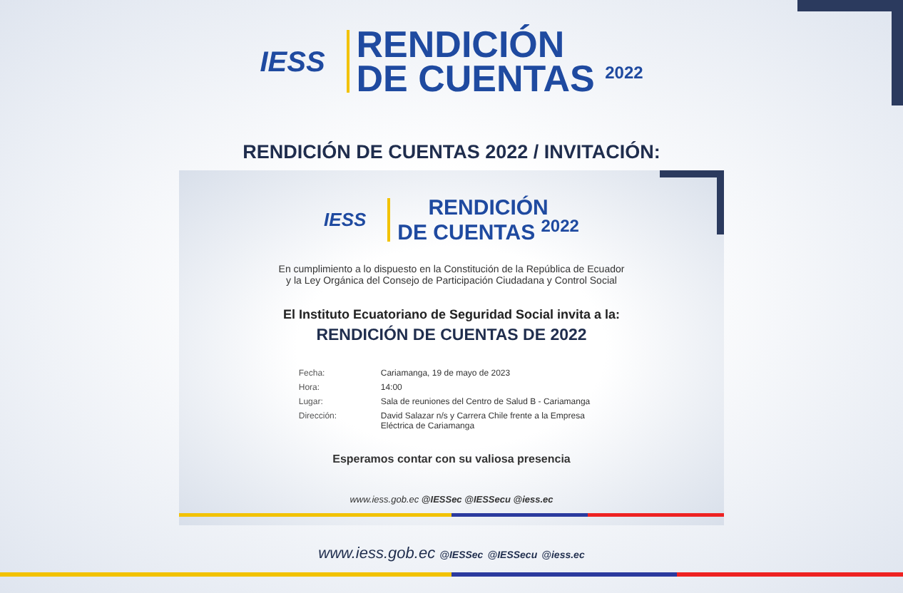IESS
RENDICIÓN
DE CUENTAS <sup>2022</sup>
RENDICIÓN DE CUENTAS 2022 / INVITACIÓN:
IESS
RENDICIÓN
DE CUENTAS <sup>2022</sup>
En cumplimiento a lo dispuesto en la Constitución de la República de Ecuador
y la Ley Orgánica del Consejo de Participación Ciudadana y Control Social
El Instituto Ecuatoriano de Seguridad Social invita a la:
RENDICIÓN DE CUENTAS DE 2022
| Fecha: | Cariamanga, 19 de mayo de 2023 |
| Hora: | 14:00 |
| Lugar: | Sala de reuniones del Centro de Salud B - Cariamanga |
| Dirección: | David Salazar n/s y Carrera Chile frente a la Empresa Eléctrica de Cariamanga |
Esperamos contar con su valiosa presencia
www.iess.gob.ec @IESSec @IESSecu @iess.ec
www.iess.gob.ec @IESSec @IESSecu @iess.ec